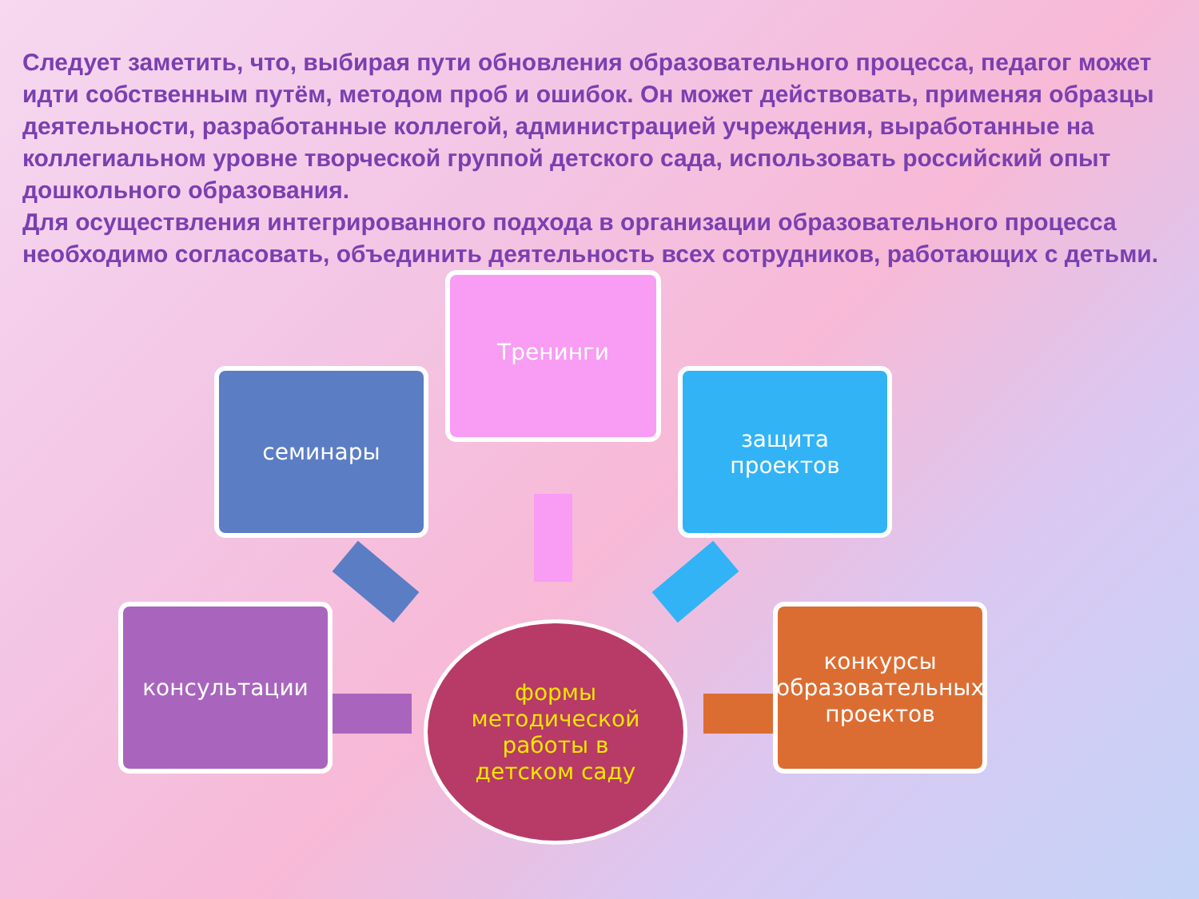Следует заметить, что, выбирая пути обновления образовательного процесса, педагог может идти собственным путём, методом проб и ошибок. Он может действовать, применяя образцы деятельности, разработанные коллегой, администрацией учреждения, выработанные на коллегиальном уровне творческой группой детского сада, использовать российский опыт дошкольного образования.
Для осуществления интегрированного подхода в организации образовательного процесса необходимо согласовать, объединить деятельность всех сотрудников, работающих с детьми.
Тренинги
семинары
защита
проектов
консультации
конкурсы образовательных проектов
формы
методической
работы в
детском саду